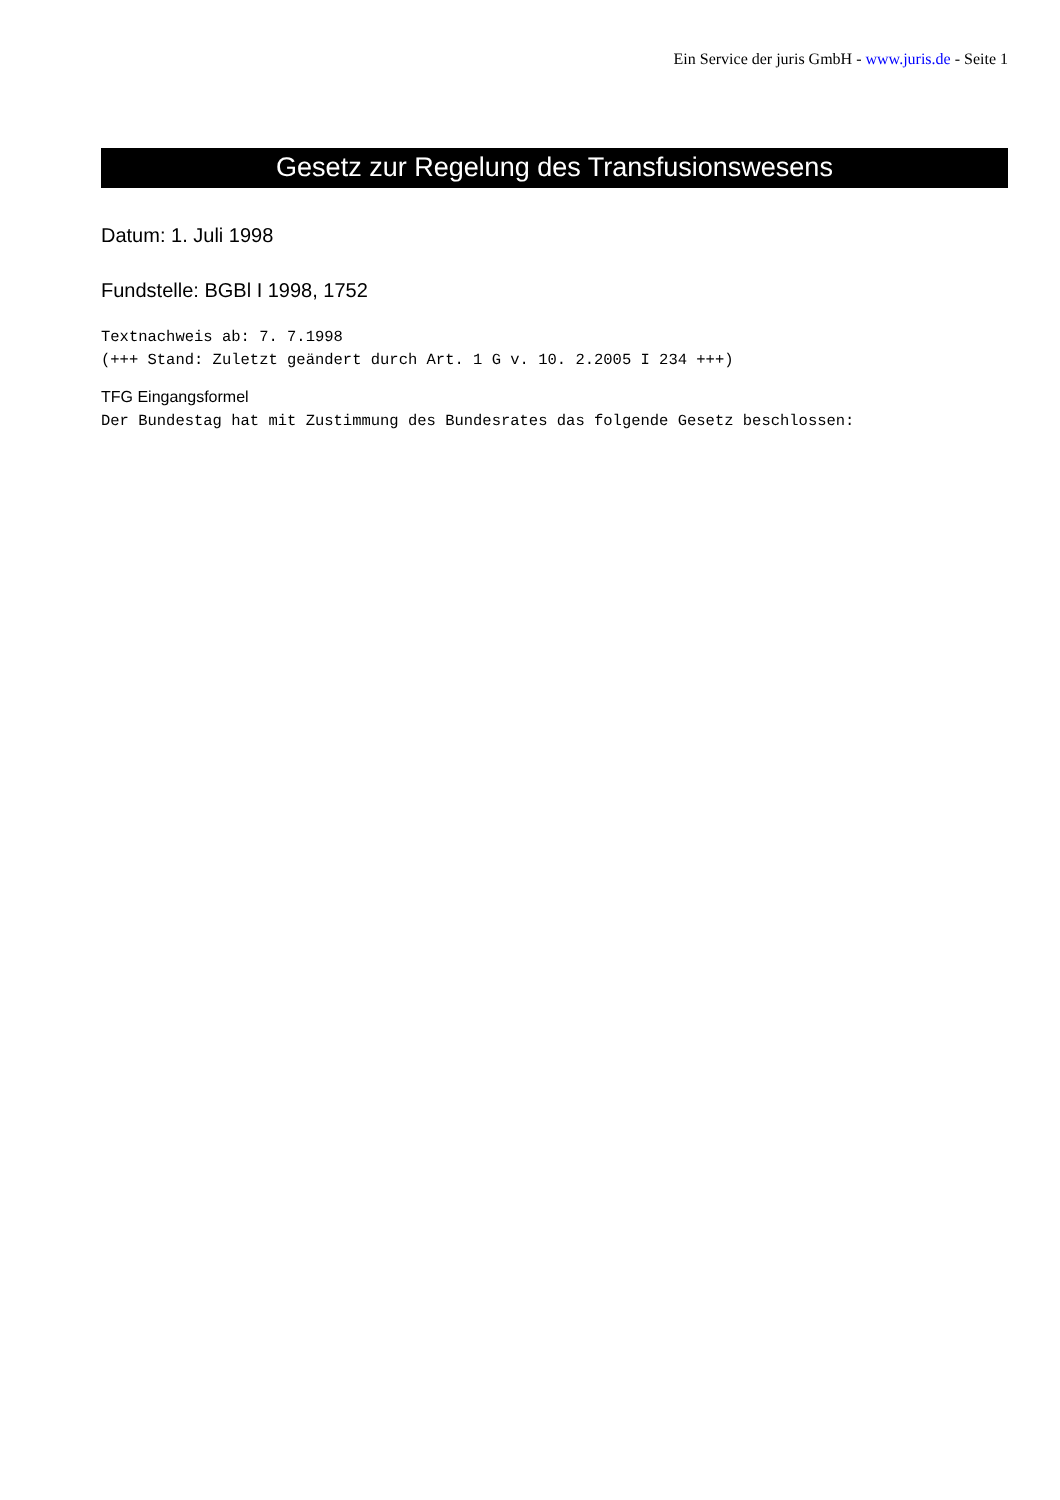Ein Service der juris GmbH - www.juris.de - Seite 1
Gesetz zur Regelung des Transfusionswesens
Datum: 1. Juli 1998
Fundstelle: BGBl I 1998, 1752
Textnachweis ab: 7. 7.1998
(+++ Stand: Zuletzt geändert durch Art. 1 G v. 10. 2.2005 I 234 +++)
TFG Eingangsformel
Der Bundestag hat mit Zustimmung des Bundesrates das folgende Gesetz beschlossen: